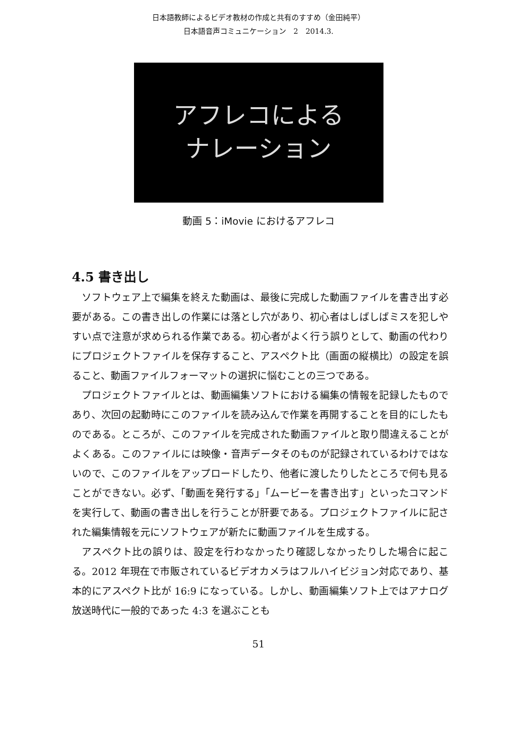日本語教師によるビデオ教材の作成と共有のすすめ（金田純平）
日本語音声コミュニケーション　2　2014.3.
アフレコによる
ナレーション
動画 5：iMovie におけるアフレコ
4.5 書き出し
ソフトウェア上で編集を終えた動画は、最後に完成した動画ファイルを書き出す必要がある。この書き出しの作業には落とし穴があり、初心者はしばしばミスを犯しやすい点で注意が求められる作業である。初心者がよく行う誤りとして、動画の代わりにプロジェクトファイルを保存すること、アスペクト比（画面の縦横比）の設定を誤ること、動画ファイルフォーマットの選択に悩むことの三つである。
プロジェクトファイルとは、動画編集ソフトにおける編集の情報を記録したものであり、次回の起動時にこのファイルを読み込んで作業を再開することを目的にしたものである。ところが、このファイルを完成された動画ファイルと取り間違えることがよくある。このファイルには映像・音声データそのものが記録されているわけではないので、このファイルをアップロードしたり、他者に渡したりしたところで何も見ることができない。必ず、「動画を発行する」「ムービーを書き出す」といったコマンドを実行して、動画の書き出しを行うことが肝要である。プロジェクトファイルに記された編集情報を元にソフトウェアが新たに動画ファイルを生成する。
アスペクト比の誤りは、設定を行わなかったり確認しなかったりした場合に起こる。2012 年現在で市販されているビデオカメラはフルハイビジョン対応であり、基本的にアスペクト比が 16:9 になっている。しかし、動画編集ソフト上ではアナログ放送時代に一般的であった 4:3 を選ぶことも
51